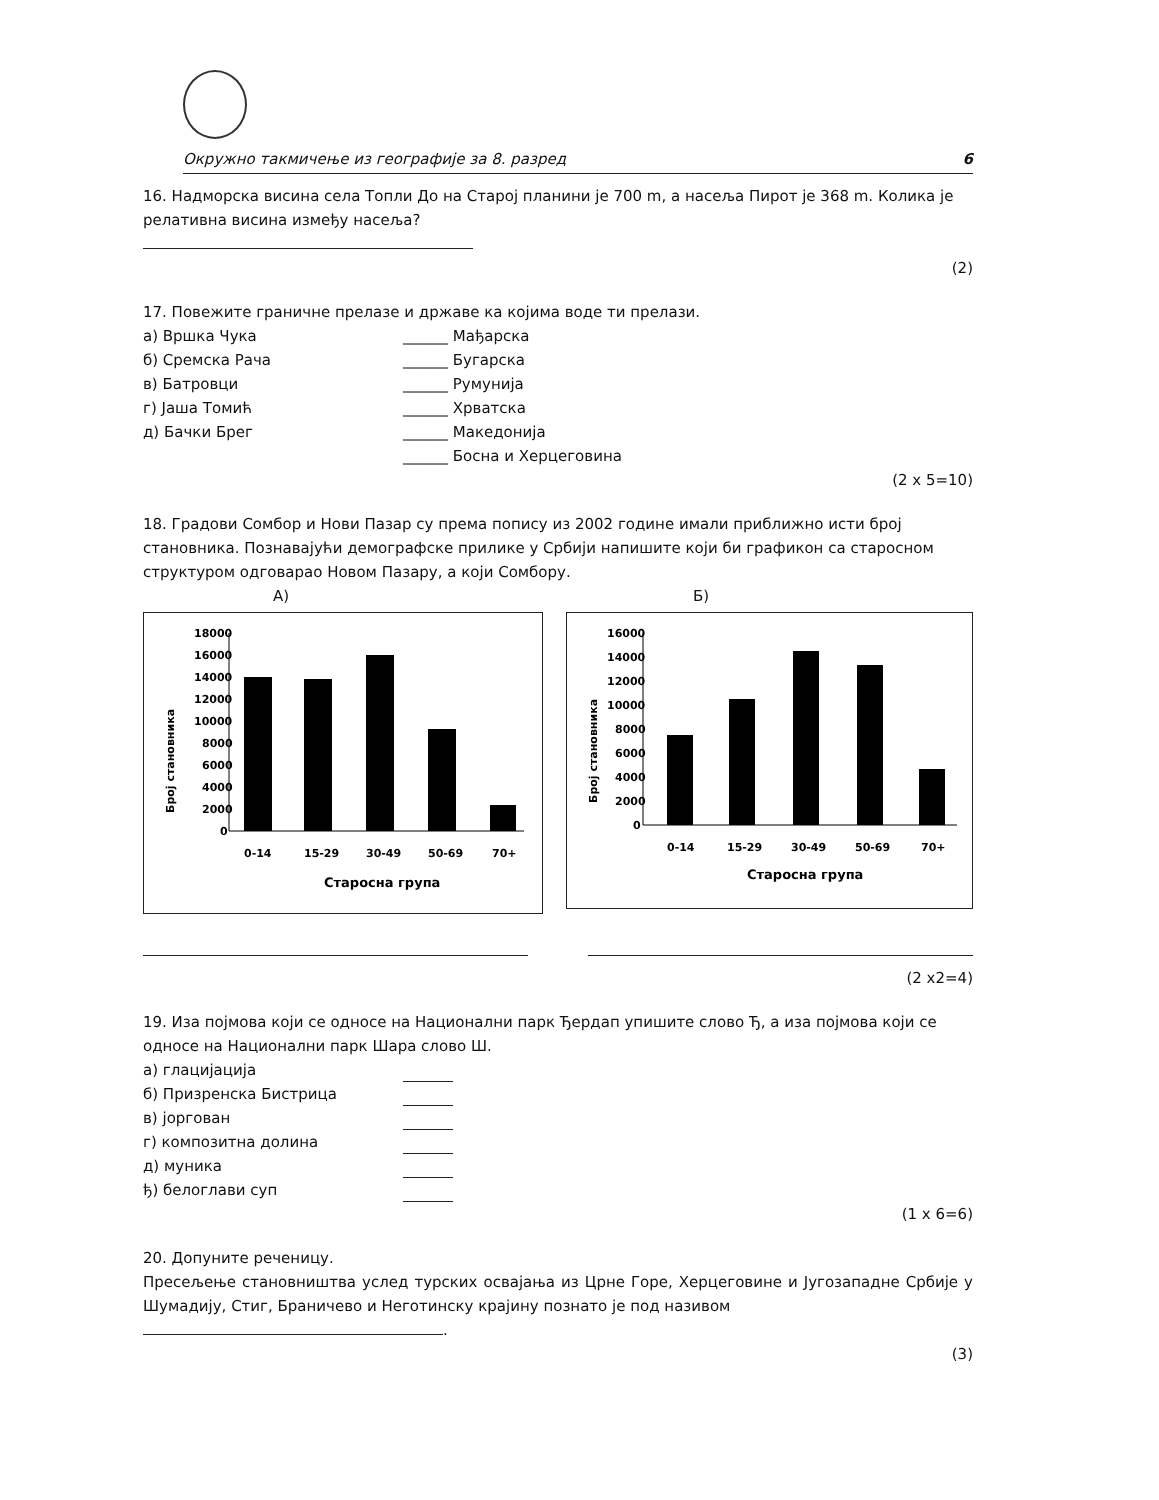Окружно такмичење из географије за 8. разред 6
16. Надморска висина села Топли До на Старој планини је 700 m, а насеља Пирот је 368 m. Колика је релативна висина између насеља?
(2)
17. Повежите граничне прелазе и државе ка којима воде ти прелази.
а) Вршка Чука ______ Мађарска
б) Сремска Рача ______ Бугарска
в) Батровци ______ Румунија
г) Јаша Томић ______ Хрватска
д) Бачки Брег ______ Македонија
______ Босна и Херцеговина
(2 x 5=10)
18. Градови Сомбор и Нови Пазар су према попису из 2002 године имали приближно исти број становника. Познавајући демографске прилике у Србији напишите који би графикон са старосном структуром одговарао Новом Пазару, а који Сомбору.
А) Б)
Број становника
18000
16000
14000
12000
10000
8000
6000
4000
2000
0
0-14
15-29
30-49
50-69
70+
Старосна група
Број становника
16000
14000
12000
10000
8000
6000
4000
2000
0
0-14
15-29
30-49
50-69
70+
Старосна група
(2 x2=4)
19. Иза појмова који се односе на Национални парк Ђердап упишите слово Ђ, а иза појмова који се односе на Национални парк Шара слово Ш.
а) глацијација
б) Призренска Бистрица
в) јоргован
г) композитна долина
д) муника
ђ) белоглави суп
(1 x 6=6)
20. Допуните реченицу.
Пресељење становништва услед турских освајања из Црне Горе, Херцеговине и Југозападне Србије у Шумадију, Стиг, Браничево и Неготинску крајину познато је под називом
.
(3)